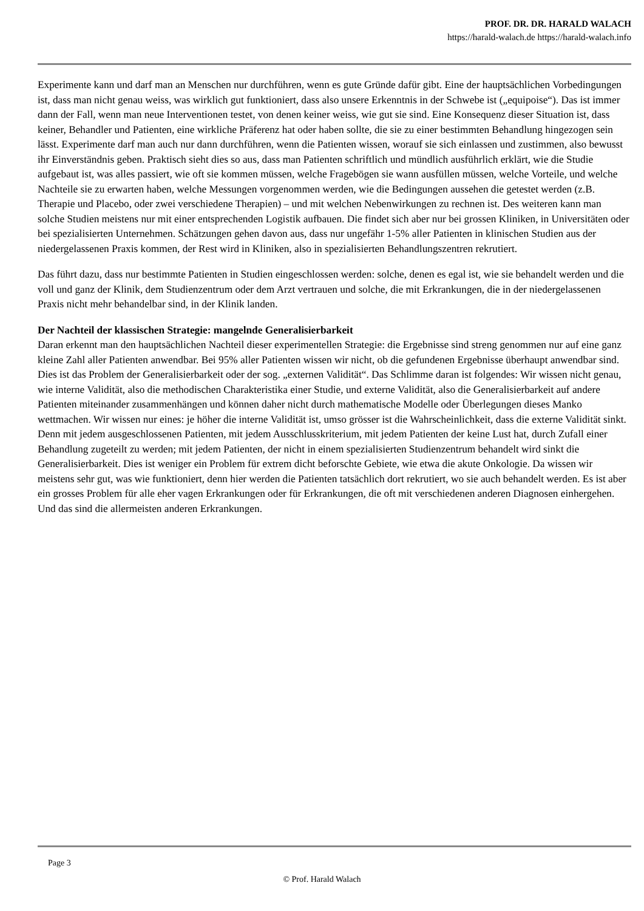PROF. DR. DR. HARALD WALACH
https://harald-walach.de https://harald-walach.info
Experimente kann und darf man an Menschen nur durchführen, wenn es gute Gründe dafür gibt. Eine der hauptsächlichen Vorbedingungen ist, dass man nicht genau weiss, was wirklich gut funktioniert, dass also unsere Erkenntnis in der Schwebe ist („equipoise“). Das ist immer dann der Fall, wenn man neue Interventionen testet, von denen keiner weiss, wie gut sie sind. Eine Konsequenz dieser Situation ist, dass keiner, Behandler und Patienten, eine wirkliche Präferenz hat oder haben sollte, die sie zu einer bestimmten Behandlung hingezogen sein lässt. Experimente darf man auch nur dann durchführen, wenn die Patienten wissen, worauf sie sich einlassen und zustimmen, also bewusst ihr Einverständnis geben. Praktisch sieht dies so aus, dass man Patienten schriftlich und mündlich ausführlich erklärt, wie die Studie aufgebaut ist, was alles passiert, wie oft sie kommen müssen, welche Fragebögen sie wann ausfüllen müssen, welche Vorteile, und welche Nachteile sie zu erwarten haben, welche Messungen vorgenommen werden, wie die Bedingungen aussehen die getestet werden (z.B. Therapie und Placebo, oder zwei verschiedene Therapien) – und mit welchen Nebenwirkungen zu rechnen ist. Des weiteren kann man solche Studien meistens nur mit einer entsprechenden Logistik aufbauen. Die findet sich aber nur bei grossen Kliniken, in Universitäten oder bei spezialisierten Unternehmen. Schätzungen gehen davon aus, dass nur ungefähr 1-5% aller Patienten in klinischen Studien aus der niedergelassenen Praxis kommen, der Rest wird in Kliniken, also in spezialisierten Behandlungszentren rekrutiert.
Das führt dazu, dass nur bestimmte Patienten in Studien eingeschlossen werden: solche, denen es egal ist, wie sie behandelt werden und die voll und ganz der Klinik, dem Studienzentrum oder dem Arzt vertrauen und solche, die mit Erkrankungen, die in der niedergelassenen Praxis nicht mehr behandelbar sind, in der Klinik landen.
Der Nachteil der klassischen Strategie: mangelnde Generalisierbarkeit
Daran erkennt man den hauptsächlichen Nachteil dieser experimentellen Strategie: die Ergebnisse sind streng genommen nur auf eine ganz kleine Zahl aller Patienten anwendbar. Bei 95% aller Patienten wissen wir nicht, ob die gefundenen Ergebnisse überhaupt anwendbar sind. Dies ist das Problem der Generalisierbarkeit oder der sog. „externen Validität“. Das Schlimme daran ist folgendes: Wir wissen nicht genau, wie interne Validität, also die methodischen Charakteristika einer Studie, und externe Validität, also die Generalisierbarkeit auf andere Patienten miteinander zusammenhängen und können daher nicht durch mathematische Modelle oder Überlegungen dieses Manko wettmachen. Wir wissen nur eines: je höher die interne Validität ist, umso grösser ist die Wahrscheinlichkeit, dass die externe Validität sinkt. Denn mit jedem ausgeschlossenen Patienten, mit jedem Ausschlusskriterium, mit jedem Patienten der keine Lust hat, durch Zufall einer Behandlung zugeteilt zu werden; mit jedem Patienten, der nicht in einem spezialisierten Studienzentrum behandelt wird sinkt die Generalisierbarkeit. Dies ist weniger ein Problem für extrem dicht beforschte Gebiete, wie etwa die akute Onkologie. Da wissen wir meistens sehr gut, was wie funktioniert, denn hier werden die Patienten tatsächlich dort rekrutiert, wo sie auch behandelt werden. Es ist aber ein grosses Problem für alle eher vagen Erkrankungen oder für Erkrankungen, die oft mit verschiedenen anderen Diagnosen einhergehen. Und das sind die allermeisten anderen Erkrankungen.
Page 3
© Prof. Harald Walach